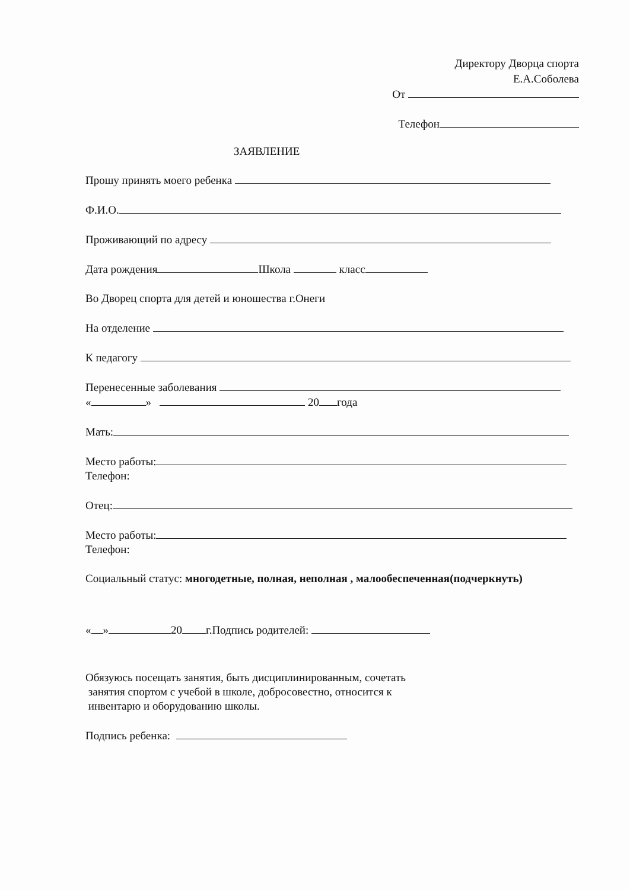Директору Дворца спорта
Е.А.Соболева
От
Телефон
ЗАЯВЛЕНИЕ
Прошу принять моего ребенка
Ф.И.О.
Проживающий по адресу
Дата рождения Школа класс
Во Дворец спорта для детей и юношества г.Онеги
На отделение
К педагогу
Перенесенные заболевания
« » 20 года
Мать:
Место работы:
Телефон:
Отец:
Место работы:
Телефон:
Социальный статус: многодетные, полная, неполная , малообеспеченная(подчеркнуть)
« » 20 г.Подпись родителей:
Обязуюсь посещать занятия, быть дисциплинированным, сочетать
занятия спортом с учебой в школе, добросовестно, относится к
инвентарю и оборудованию школы.
Подпись ребенка: